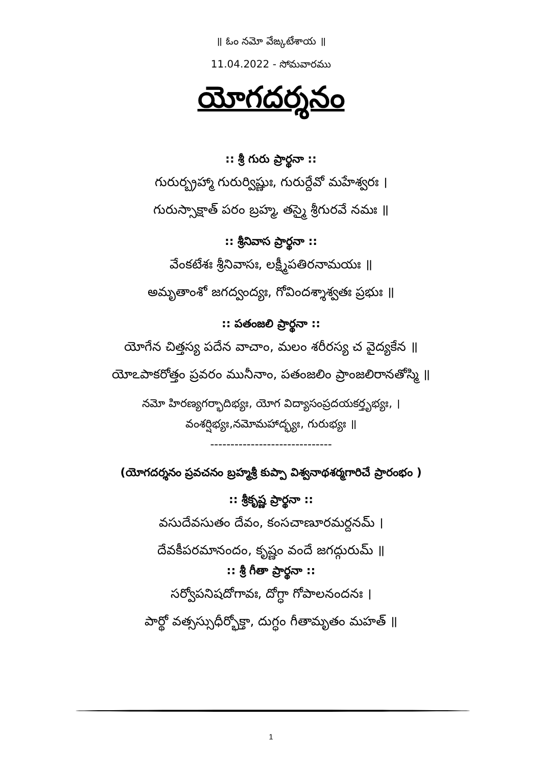॥ ఓం నమో వేఙ్కటేశాయ ॥
11.04.2022 - సోమవారము
యోగదర్శనం
:: శ్రీ గురు ప్రార్థనా ::
గురుర్బ్రహ్మా గురుర్విష్ణుః, గురుర్దేవో మహేశ్వరః ।
గురుస్సాక్షాత్ పరం బ్రహ్మ, తస్మై శ్రీగురవే నమః ॥
:: శ్రీనివాస ప్రార్థనా ::
వేంకటేశః శ్రీనివాసః, లక్ష్మీపతిరనామయః ॥
అమృతాంశో జగద్వంద్యః, గోవిందశ్శాశ్వతః ప్రభుః ॥
:: పతంజలి ప్రార్థనా ::
యోగేన చిత్తస్య పదేన వాచాం, మలం శరీరస్య చ వైద్యకేన ॥
యోఽపాకరోత్తం ప్రవరం మునీనాం, పతంజలిం ప్రాంజలిరానతోస్మి ॥
నమో హిరణ్యగర్భాదిభ్యః, యోగ విద్యాసంప్రదయకర్తృభ్యః, ।
వంశర్షిభ్యః,నమోమహాద్భ్యః, గురుభ్యః ॥
------------------------------
(యోగదర్శనం ప్రవచనం బ్రహ్మశ్రీ కుప్పా విశ్వనాథశర్మగారిచే ప్రారంభం )
:: శ్రీకృష్ణ ప్రార్థనా ::
వసుదేవసుతం దేవం, కంసచాణూరమర్దనమ్ ।
దేవకీపరమానందం, కృష్ణం వందే జగద్గురుమ్ ॥
:: శ్రీ గీతా ప్రార్థనా ::
సర్వోపనిషదోగావః, దోగ్ధా గోపాలనందనః ।
పార్థో వత్సస్సుధీర్భోక్తా, దుగ్ధం గీతామృతం మహత్ ॥
1